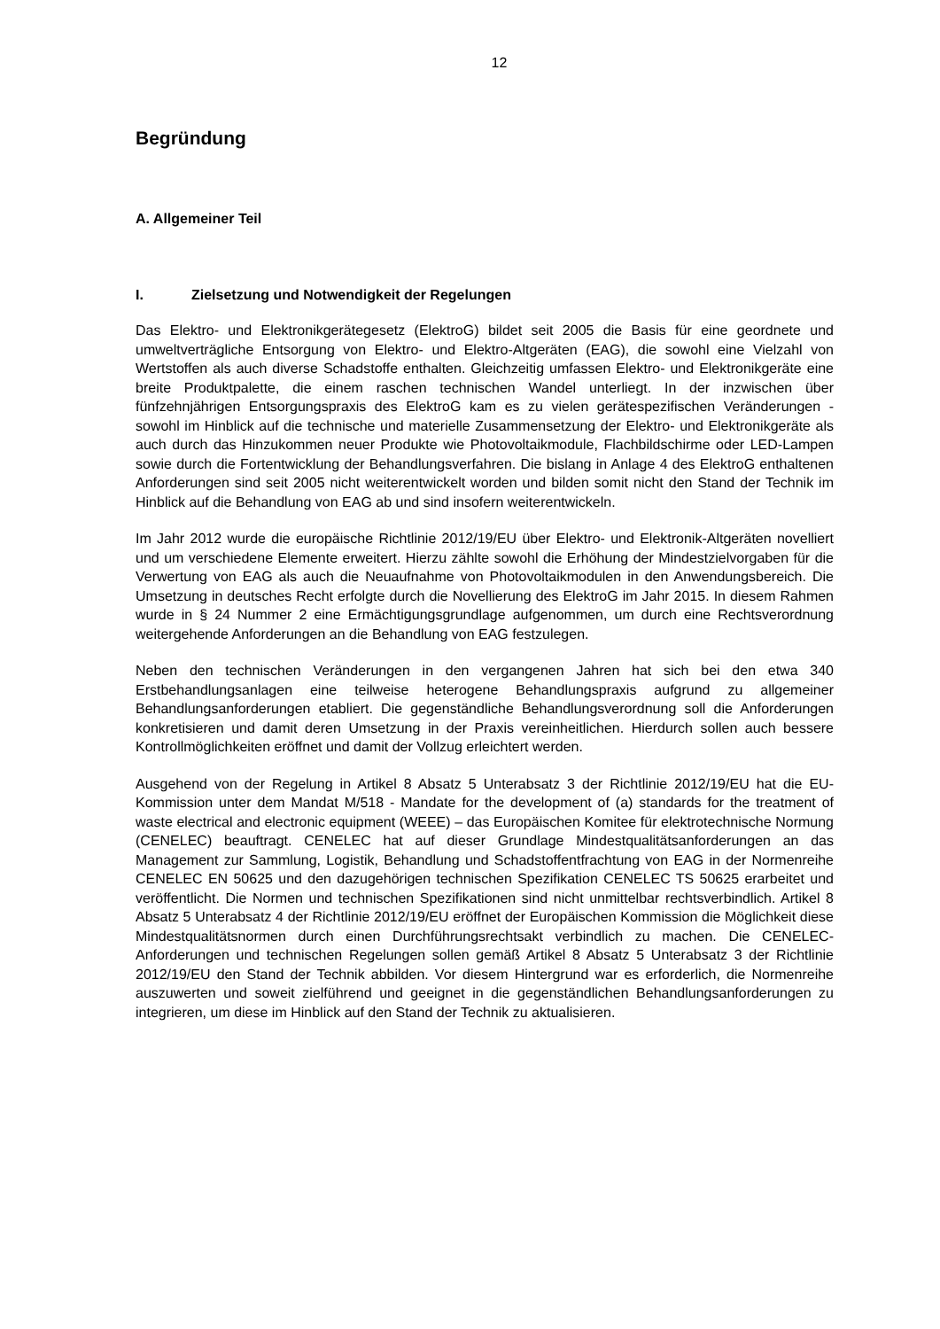12
Begründung
A. Allgemeiner Teil
I. Zielsetzung und Notwendigkeit der Regelungen
Das Elektro- und Elektronikgerätegesetz (ElektroG) bildet seit 2005 die Basis für eine geordnete und umweltverträgliche Entsorgung von Elektro- und Elektro-Altgeräten (EAG), die sowohl eine Vielzahl von Wertstoffen als auch diverse Schadstoffe enthalten. Gleichzeitig umfassen Elektro- und Elektronikgeräte eine breite Produktpalette, die einem raschen technischen Wandel unterliegt. In der inzwischen über fünfzehnjährigen Entsorgungspraxis des ElektroG kam es zu vielen gerätespezifischen Veränderungen - sowohl im Hinblick auf die technische und materielle Zusammensetzung der Elektro- und Elektronikgeräte als auch durch das Hinzukommen neuer Produkte wie Photovoltaikmodule, Flachbildschirme oder LED-Lampen sowie durch die Fortentwicklung der Behandlungsverfahren. Die bislang in Anlage 4 des ElektroG enthaltenen Anforderungen sind seit 2005 nicht weiterentwickelt worden und bilden somit nicht den Stand der Technik im Hinblick auf die Behandlung von EAG ab und sind insofern weiterentwickeln.
Im Jahr 2012 wurde die europäische Richtlinie 2012/19/EU über Elektro- und Elektronik-Altgeräten novelliert und um verschiedene Elemente erweitert. Hierzu zählte sowohl die Erhöhung der Mindestzielvorgaben für die Verwertung von EAG als auch die Neuaufnahme von Photovoltaikmodulen in den Anwendungsbereich. Die Umsetzung in deutsches Recht erfolgte durch die Novellierung des ElektroG im Jahr 2015. In diesem Rahmen wurde in § 24 Nummer 2 eine Ermächtigungsgrundlage aufgenommen, um durch eine Rechtsverordnung weitergehende Anforderungen an die Behandlung von EAG festzulegen.
Neben den technischen Veränderungen in den vergangenen Jahren hat sich bei den etwa 340 Erstbehandlungsanlagen eine teilweise heterogene Behandlungspraxis aufgrund zu allgemeiner Behandlungsanforderungen etabliert. Die gegenständliche Behandlungsverordnung soll die Anforderungen konkretisieren und damit deren Umsetzung in der Praxis vereinheitlichen. Hierdurch sollen auch bessere Kontrollmöglichkeiten eröffnet und damit der Vollzug erleichtert werden.
Ausgehend von der Regelung in Artikel 8 Absatz 5 Unterabsatz 3 der Richtlinie 2012/19/EU hat die EU-Kommission unter dem Mandat M/518 - Mandate for the development of (a) standards for the treatment of waste electrical and electronic equipment (WEEE) – das Europäischen Komitee für elektrotechnische Normung (CENELEC) beauftragt. CENELEC hat auf dieser Grundlage Mindestqualitätsanforderungen an das Management zur Sammlung, Logistik, Behandlung und Schadstoffentfrachtung von EAG in der Normenreihe CENELEC EN 50625 und den dazugehörigen technischen Spezifikation CENELEC TS 50625 erarbeitet und veröffentlicht. Die Normen und technischen Spezifikationen sind nicht unmittelbar rechtsverbindlich. Artikel 8 Absatz 5 Unterabsatz 4 der Richtlinie 2012/19/EU eröffnet der Europäischen Kommission die Möglichkeit diese Mindestqualitätsnormen durch einen Durchführungsrechtsakt verbindlich zu machen. Die CENELEC-Anforderungen und technischen Regelungen sollen gemäß Artikel 8 Absatz 5 Unterabsatz 3 der Richtlinie 2012/19/EU den Stand der Technik abbilden. Vor diesem Hintergrund war es erforderlich, die Normenreihe auszuwerten und soweit zielführend und geeignet in die gegenständlichen Behandlungsanforderungen zu integrieren, um diese im Hinblick auf den Stand der Technik zu aktualisieren.